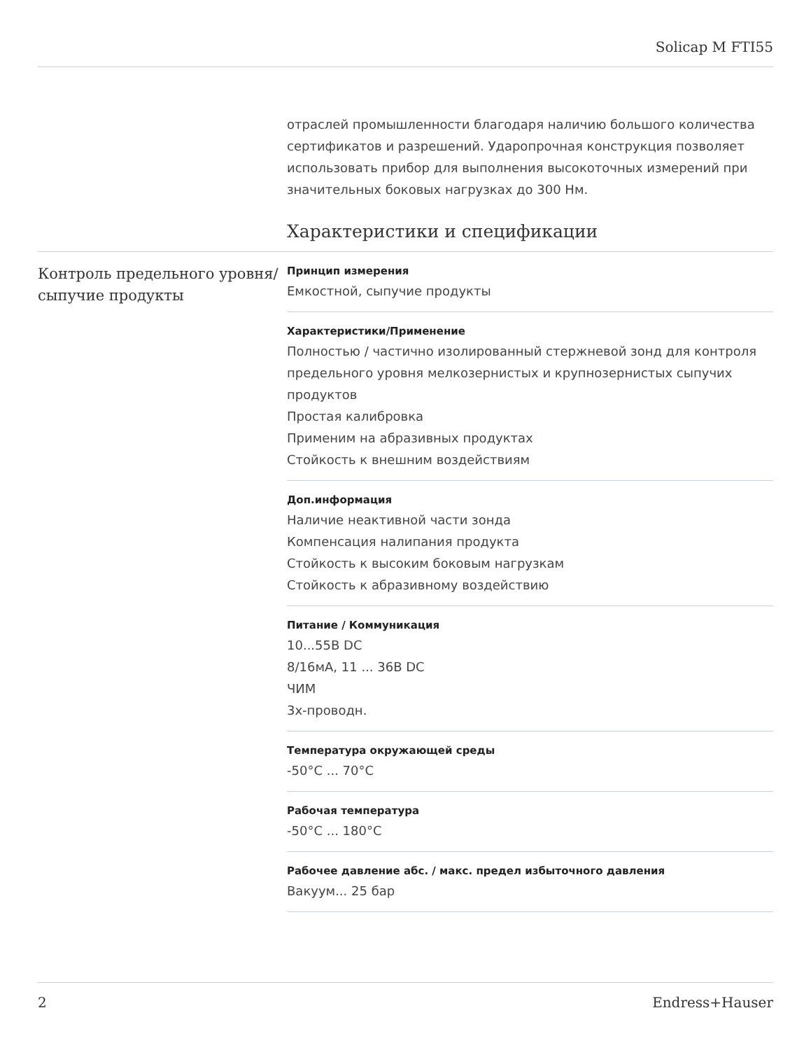Solicap M FTI55
отраслей промышленности благодаря наличию большого количества сертификатов и разрешений. Ударопрочная конструкция позволяет использовать прибор для выполнения высокоточных измерений при значительных боковых нагрузках до 300 Нм.
Характеристики и спецификации
Контроль предельного уровня/сыпучие продукты
Принцип измерения
Емкостной, сыпучие продукты
Характеристики/Применение
Полностью / частично изолированный стержневой зонд для контроля предельного уровня мелкозернистых и крупнозернистых сыпучих продуктов
Простая калибровка
Применим на абразивных продуктах
Стойкость к внешним воздействиям
Доп.информация
Наличие неактивной части зонда
Компенсация налипания продукта
Стойкость к высоким боковым нагрузкам
Стойкость к абразивному воздействию
Питание / Коммуникация
10...55В DC
8/16мА, 11 ... 36В DC
ЧИМ
3х-проводн.
Температура окружающей среды
-50°C ... 70°C
Рабочая температура
-50°C ... 180°C
Рабочее давление абс. / макс. предел избыточного давления
Вакуум... 25 бар
2 Endress+Hauser